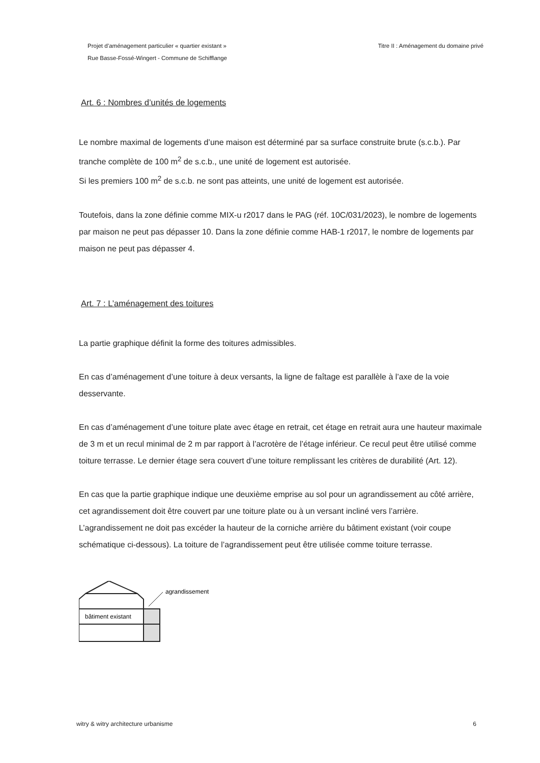Projet d’aménagement particulier « quartier existant »
Rue Basse-Fossé-Wingert - Commune de Schifflange
Titre II : Aménagement du domaine privé
Art. 6 : Nombres d’unités de logements
Le nombre maximal de logements d’une maison est déterminé par sa surface construite brute (s.c.b.). Par tranche complète de 100 m<sup>2</sup> de s.c.b., une unité de logement est autorisée.
Si les premiers 100 m<sup>2</sup> de s.c.b. ne sont pas atteints, une unité de logement est autorisée.
Toutefois, dans la zone définie comme MIX-u r2017 dans le PAG (réf. 10C/031/2023), le nombre de logements par maison ne peut pas dépasser 10. Dans la zone définie comme HAB-1 r2017, le nombre de logements par maison ne peut pas dépasser 4.
Art. 7 : L’aménagement des toitures
La partie graphique définit la forme des toitures admissibles.
En cas d’aménagement d’une toiture à deux versants, la ligne de faîtage est parallèle à l’axe de la voie desservante.
En cas d’aménagement d’une toiture plate avec étage en retrait, cet étage en retrait aura une hauteur maximale de 3 m et un recul minimal de 2 m par rapport à l’acrotère de l’étage inférieur. Ce recul peut être utilisé comme toiture terrasse. Le dernier étage sera couvert d’une toiture remplissant les critères de durabilité (Art. 12).
En cas que la partie graphique indique une deuxième emprise au sol pour un agrandissement au côté arrière, cet agrandissement doit être couvert par une toiture plate ou à un versant incliné vers l’arrière. L’agrandissement ne doit pas excéder la hauteur de la corniche arrière du bâtiment existant (voir coupe schématique ci-dessous). La toiture de l’agrandissement peut être utilisée comme toiture terrasse.
bâtiment existant
agrandissement
witry & witry architecture urbanisme
6